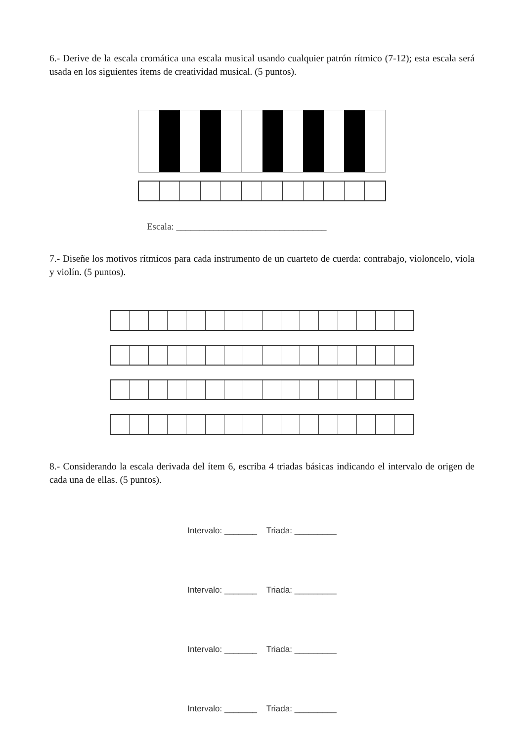6.- Derive de la escala cromática una escala musical usando cualquier patrón rítmico (7-12); esta escala será usada en los siguientes ítems de creatividad musical. (5 puntos).
Escala: ________________________________
7.- Diseñe los motivos rítmicos para cada instrumento de un cuarteto de cuerda: contrabajo, violoncelo, viola y violín. (5 puntos).
8.- Considerando la escala derivada del ítem 6, escriba 4 triadas básicas indicando el intervalo de origen de cada una de ellas. (5 puntos).
Intervalo: _______ Triada: _________
Intervalo: _______ Triada: _________
Intervalo: _______ Triada: _________
Intervalo: _______ Triada: _________